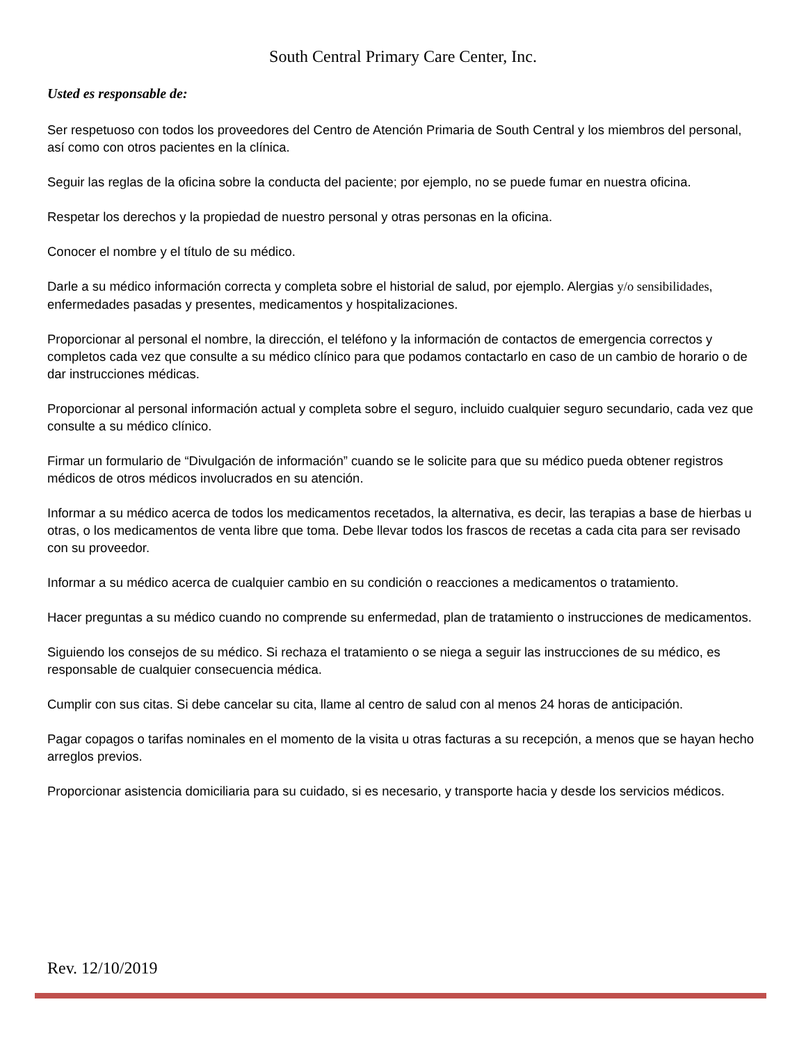South Central Primary Care Center, Inc.
Usted es responsable de:
Ser respetuoso con todos los proveedores del Centro de Atención Primaria de South Central y los miembros del personal, así como con otros pacientes en la clínica.
Seguir las reglas de la oficina sobre la conducta del paciente; por ejemplo, no se puede fumar en nuestra oficina.
Respetar los derechos y la propiedad de nuestro personal y otras personas en la oficina.
Conocer el nombre y el título de su médico.
Darle a su médico información correcta y completa sobre el historial de salud, por ejemplo. Alergias y/o sensibilidades, enfermedades pasadas y presentes, medicamentos y hospitalizaciones.
Proporcionar al personal el nombre, la dirección, el teléfono y la información de contactos de emergencia correctos y completos cada vez que consulte a su médico clínico para que podamos contactarlo en caso de un cambio de horario o de dar instrucciones médicas.
Proporcionar al personal información actual y completa sobre el seguro, incluido cualquier seguro secundario, cada vez que consulte a su médico clínico.
Firmar un formulario de “Divulgación de información” cuando se le solicite para que su médico pueda obtener registros médicos de otros médicos involucrados en su atención.
Informar a su médico acerca de todos los medicamentos recetados, la alternativa, es decir, las terapias a base de hierbas u otras, o los medicamentos de venta libre que toma. Debe llevar todos los frascos de recetas a cada cita para ser revisado con su proveedor.
Informar a su médico acerca de cualquier cambio en su condición o reacciones a medicamentos o tratamiento.
Hacer preguntas a su médico cuando no comprende su enfermedad, plan de tratamiento o instrucciones de medicamentos.
Siguiendo los consejos de su médico. Si rechaza el tratamiento o se niega a seguir las instrucciones de su médico, es responsable de cualquier consecuencia médica.
Cumplir con sus citas. Si debe cancelar su cita, llame al centro de salud con al menos 24 horas de anticipación.
Pagar copagos o tarifas nominales en el momento de la visita u otras facturas a su recepción, a menos que se hayan hecho arreglos previos.
Proporcionar asistencia domiciliaria para su cuidado, si es necesario, y transporte hacia y desde los servicios médicos.
Rev. 12/10/2019